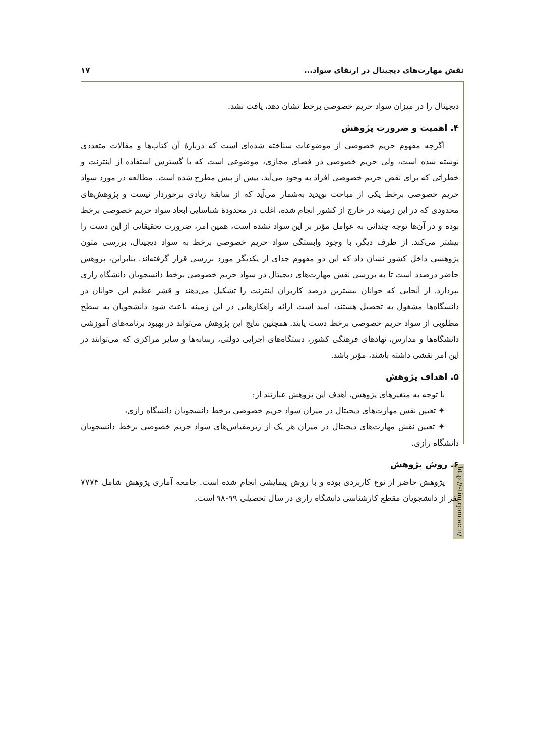نقش مهارت‌های دیجیتال در ارتقای سواد... ۱۷
http://stim.qom.ac.ir/
دیجیتال را در میزان سواد حریم خصوصی برخط نشان دهد، یافت نشد.
۴. اهمیت و ضرورت پژوهش
اگرچه مفهوم حریم خصوصی از موضوعات شناخته شده‌ای است که دربارۀ آن کتاب‌ها و مقالات متعددی نوشته شده است، ولی حریم خصوصی در فضای مجازی، موضوعی است که با گسترش استفاده از اینترنت و خطراتی که برای نقض حریم خصوصی افراد به وجود می‌آید، بیش از پیش مطرح شده است. مطالعه در مورد سواد حریم خصوصی برخط یکی از مباحث نوپدید به‌شمار می‌آید که از سابقۀ زیادی برخوردار نیست و پژوهش‌های محدودی که در این زمینه در خارج از کشور انجام شده، اغلب در محدودۀ شناسایی ابعاد سواد حریم خصوصی برخط بوده و در آن‌ها توجه چندانی به عوامل مؤثر بر این سواد نشده است، همین امر، ضرورت تحقیقاتی از این دست را بیشتر می‌کند. از طرف دیگر، با وجود وابستگی سواد حریم خصوصی برخط به سواد دیجیتال، بررسی متون پژوهشی داخل کشور نشان داد که این دو مفهوم جدای از یکدیگر مورد بررسی قرار گرفته‌اند. بنابراین، پژوهش حاضر درصدد است تا به بررسی نقش مهارت‌های دیجیتال در سواد حریم خصوصی برخط دانشجویان دانشگاه رازی بپردازد. از آنجایی که جوانان بیشترین درصد کاربران اینترنت را تشکیل می‌دهند و قشر عظیم این جوانان در دانشگاه‌ها مشغول به تحصیل هستند، امید است ارائه راهکارهایی در این زمینه باعث شود دانشجویان به سطح مطلوبی از سواد حریم خصوصی برخط دست یابند. همچنین نتایج این پژوهش می‌تواند در بهبود برنامه‌های آموزشی دانشگاه‌ها و مدارس، نهادهای فرهنگی کشور، دستگاه‌های اجرایی دولتی، رسانه‌ها و سایر مراکزی که می‌توانند در این امر نقشی داشته باشند، مؤثر باشد.
۵. اهداف پژوهش
با توجه به متغیرهای پژوهش، اهدف این پژوهش عبارتند از:
✦ تعیین نقش مهارت‌های دیجیتال در میزان سواد حریم خصوصی برخط دانشجویان دانشگاه رازی،
✦ تعیین نقش مهارت‌های دیجیتال در میزان هر یک از زیرمقیاس‌های سواد حریم خصوصی برخط دانشجویان دانشگاه رازی.
۶. روش پژوهش
پژوهش حاضر از نوع کاربردی بوده و با روش پیمایشی انجام شده است. جامعه آماری پژوهش شامل ۷۷۷۴ نفر از دانشجویان مقطع کارشناسی دانشگاه رازی در سال تحصیلی ۹۹-۹۸ است.